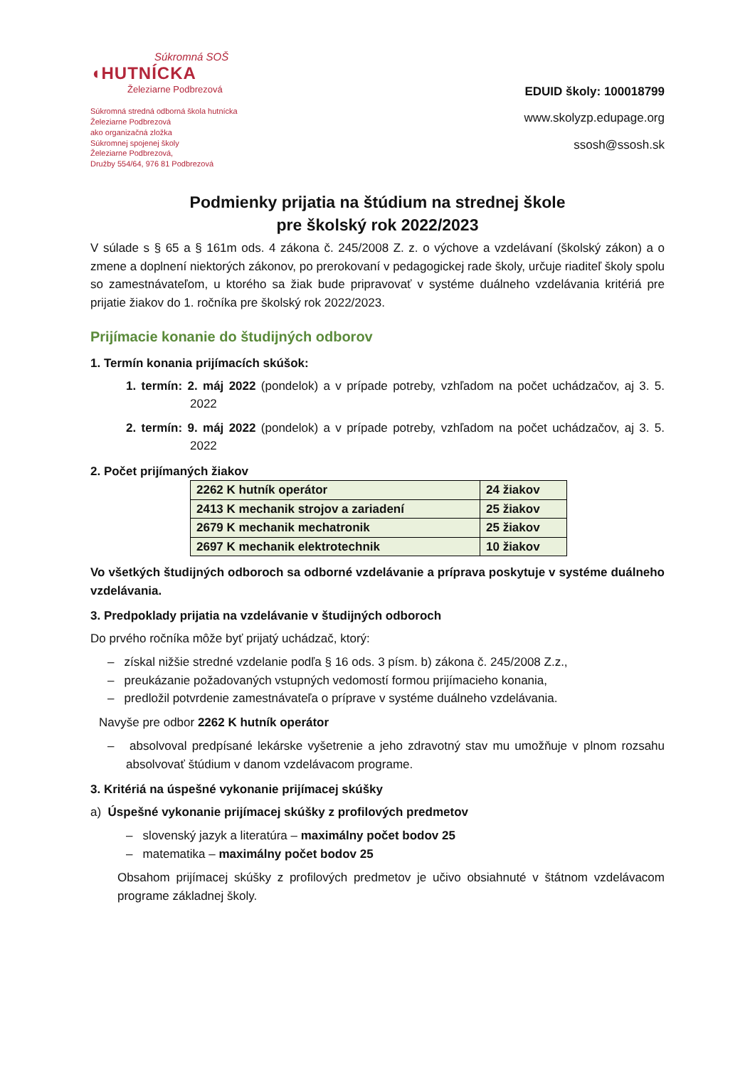Súkromná SOŠ
◖HUTNÍCKA
Železiarne Podbrezová
Súkromná stredná odborná škola hutnícka
Železiarne Podbrezová
ako organizačná zložka
Súkromnej spojenej školy
Železiarne Podbrezová,
Družby 554/64, 976 81 Podbrezová
EDUID školy: 100018799
www.skolyzp.edupage.org
ssosh@ssosh.sk
Podmienky prijatia na štúdium na strednej škole
pre školský rok 2022/2023
V súlade s § 65 a § 161m ods. 4 zákona č. 245/2008 Z. z. o výchove a vzdelávaní (školský zákon) a o zmene a doplnení niektorých zákonov, po prerokovaní v pedagogickej rade školy, určuje riaditeľ školy spolu so zamestnávateľom, u ktorého sa žiak bude pripravovať v systéme duálneho vzdelávania kritériá pre prijatie žiakov do 1. ročníka pre školský rok 2022/2023.
Prijímacie konanie do študijných odborov
1. Termín konania prijímacích skúšok:
1. termín: 2. máj 2022 (pondelok) a v prípade potreby, vzhľadom na počet uchádzačov, aj 3. 5. 2022
2. termín: 9. máj 2022 (pondelok) a v prípade potreby, vzhľadom na počet uchádzačov, aj 3. 5. 2022
2. Počet prijímaných žiakov
| 2262 K hutník operátor | 24 žiakov |
| 2413 K mechanik strojov a zariadení | 25 žiakov |
| 2679 K mechanik mechatronik | 25 žiakov |
| 2697 K mechanik elektrotechnik | 10 žiakov |
Vo všetkých študijných odboroch sa odborné vzdelávanie a príprava poskytuje v systéme duálneho vzdelávania.
3. Predpoklady prijatia na vzdelávanie v študijných odboroch
Do prvého ročníka môže byť prijatý uchádzač, ktorý:
– získal nižšie stredné vzdelanie podľa § 16 ods. 3 písm. b) zákona č. 245/2008 Z.z.,
– preukázanie požadovaných vstupných vedomostí formou prijímacieho konania,
– predložil potvrdenie zamestnávateľa o príprave v systéme duálneho vzdelávania.
Navyše pre odbor 2262 K hutník operátor
– absolvoval predpísané lekárske vyšetrenie a jeho zdravotný stav mu umožňuje v plnom rozsahu absolvovať štúdium v danom vzdelávacom programe.
3. Kritériá na úspešné vykonanie prijímacej skúšky
a) Úspešné vykonanie prijímacej skúšky z profilových predmetov
– slovenský jazyk a literatúra – maximálny počet bodov 25
– matematika – maximálny počet bodov 25
Obsahom prijímacej skúšky z profilových predmetov je učivo obsiahnuté v štátnom vzdelávacom programe základnej školy.